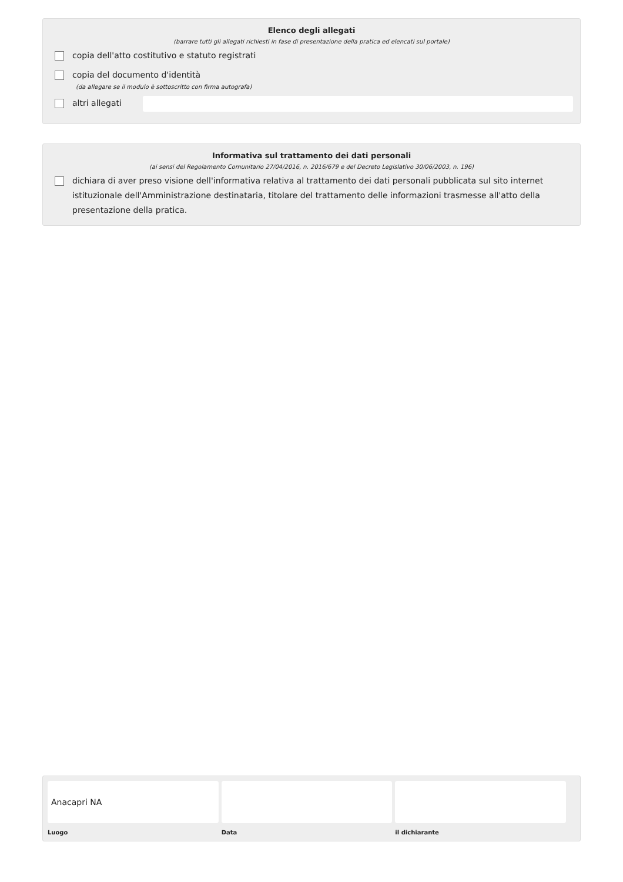Elenco degli allegati
(barrare tutti gli allegati richiesti in fase di presentazione della pratica ed elencati sul portale)
copia dell'atto costitutivo e statuto registrati
copia del documento d'identità
(da allegare se il modulo è sottoscritto con firma autografa)
altri allegati
Informativa sul trattamento dei dati personali
(ai sensi del Regolamento Comunitario 27/04/2016, n. 2016/679 e del Decreto Legislativo 30/06/2003, n. 196)
dichiara di aver preso visione dell'informativa relativa al trattamento dei dati personali pubblicata sul sito internet istituzionale dell'Amministrazione destinataria, titolare del trattamento delle informazioni trasmesse all'atto della presentazione della pratica.
Anacapri NA
Luogo
Data il dichiarante